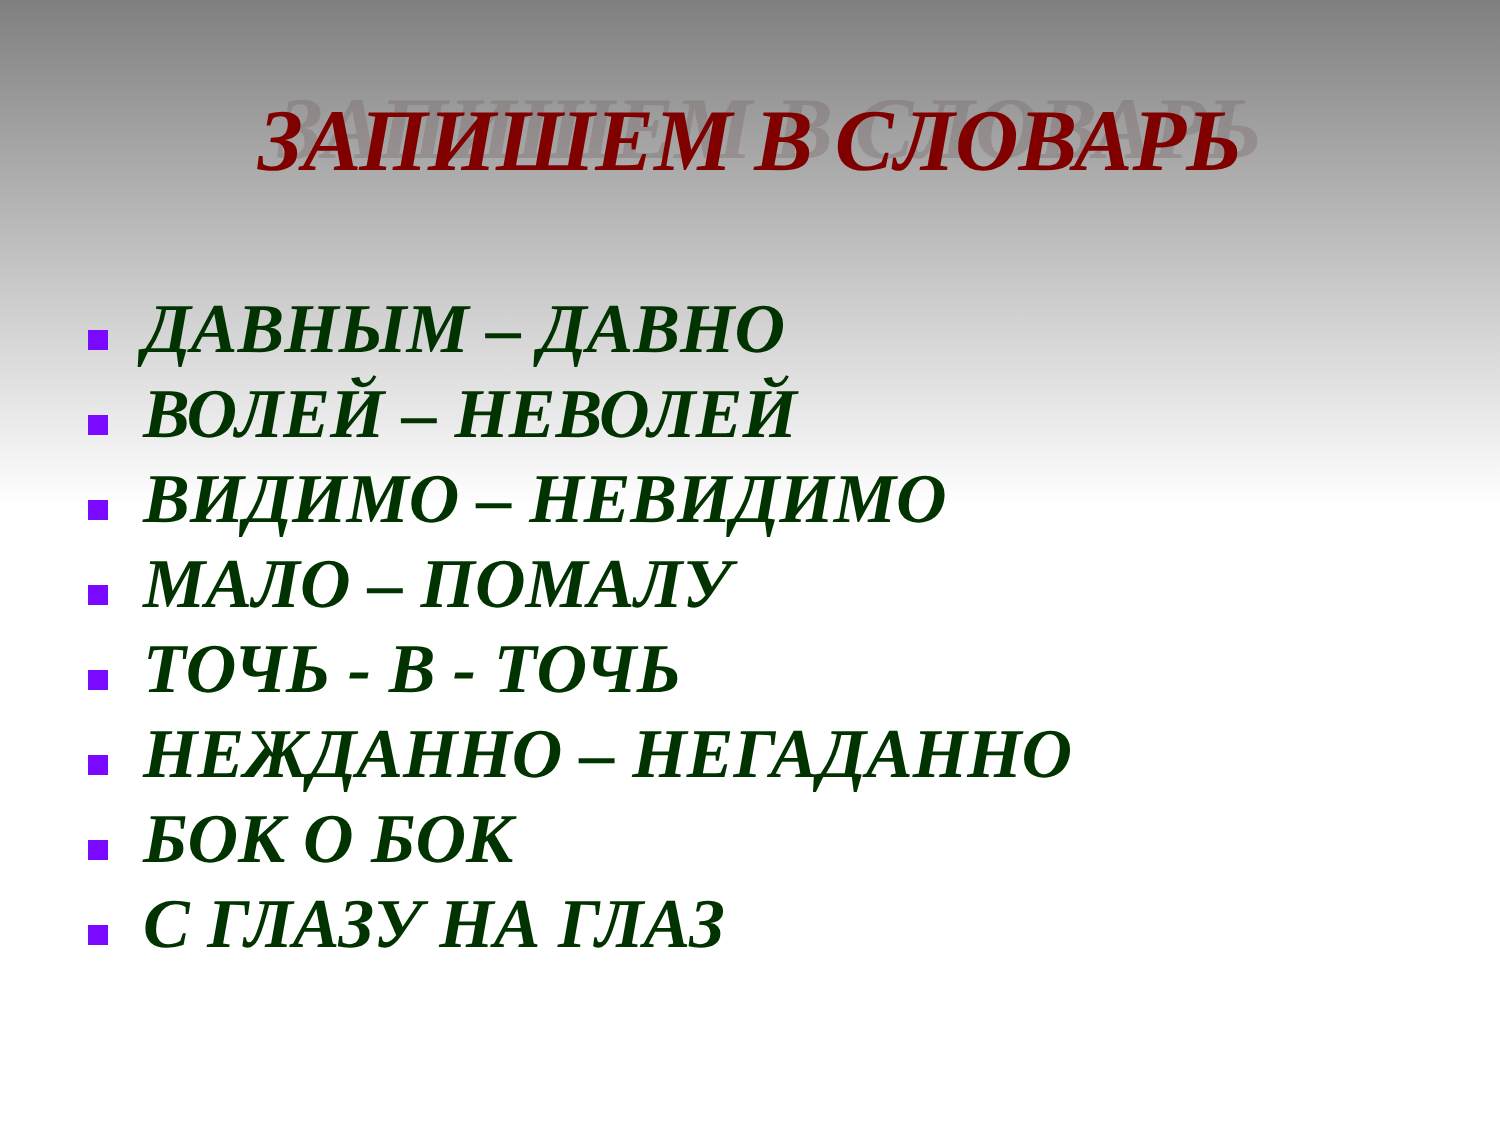ЗАПИШЕМ В СЛОВАРЬ
ДАВНЫМ – ДАВНО
ВОЛЕЙ – НЕВОЛЕЙ
ВИДИМО – НЕВИДИМО
МАЛО – ПОМАЛУ
ТОЧЬ - В - ТОЧЬ
НЕЖДАННО – НЕГАДАННО
БОК О БОК
С ГЛАЗУ НА ГЛАЗ